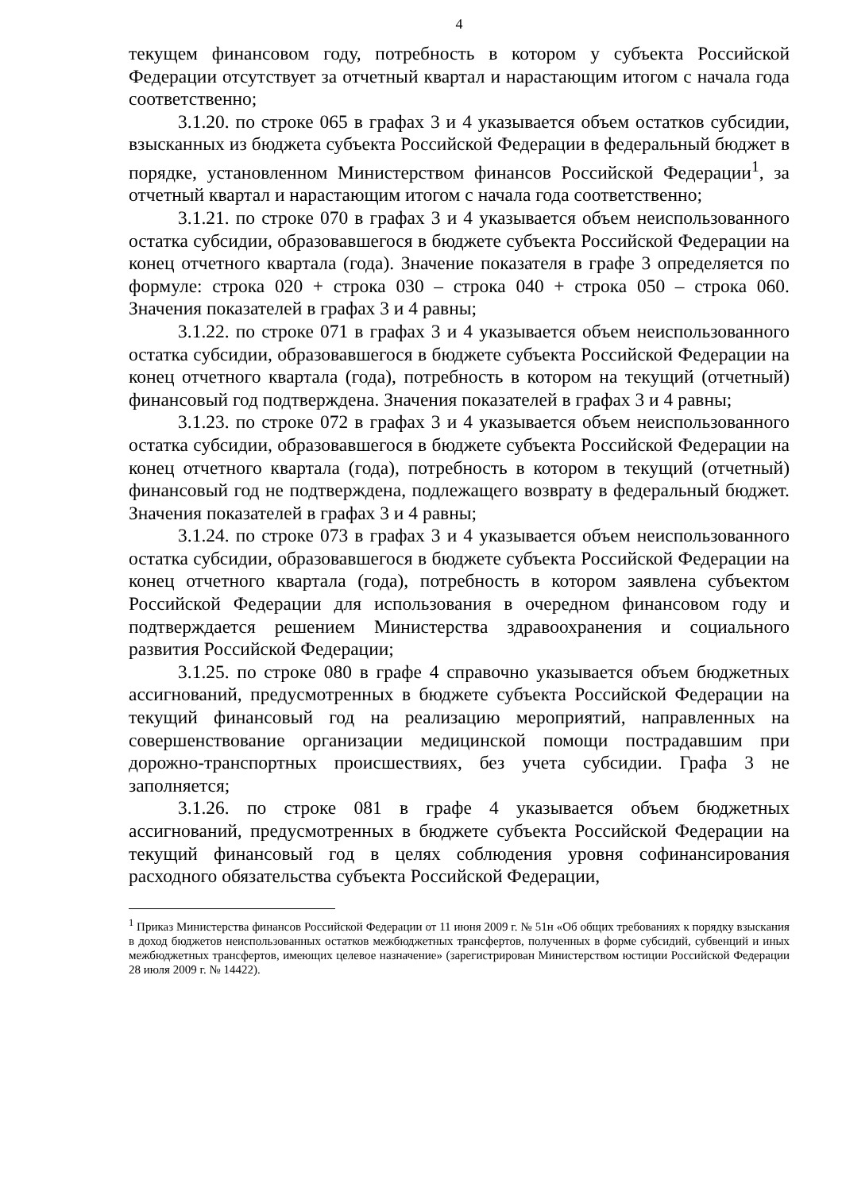4
текущем финансовом году, потребность в котором у субъекта Российской Федерации отсутствует за отчетный квартал и нарастающим итогом с начала года соответственно;
3.1.20. по строке 065 в графах 3 и 4 указывается объем остатков субсидии, взысканных из бюджета субъекта Российской Федерации в федеральный бюджет в порядке, установленном Министерством финансов Российской Федерации<sup>1</sup>, за отчетный квартал и нарастающим итогом с начала года соответственно;
3.1.21. по строке 070 в графах 3 и 4 указывается объем неиспользованного остатка субсидии, образовавшегося в бюджете субъекта Российской Федерации на конец отчетного квартала (года). Значение показателя в графе 3 определяется по формуле: строка 020 + строка 030 – строка 040 + строка 050 – строка 060. Значения показателей в графах 3 и 4 равны;
3.1.22. по строке 071 в графах 3 и 4 указывается объем неиспользованного остатка субсидии, образовавшегося в бюджете субъекта Российской Федерации на конец отчетного квартала (года), потребность в котором на текущий (отчетный) финансовый год подтверждена. Значения показателей в графах 3 и 4 равны;
3.1.23. по строке 072 в графах 3 и 4 указывается объем неиспользованного остатка субсидии, образовавшегося в бюджете субъекта Российской Федерации на конец отчетного квартала (года), потребность в котором в текущий (отчетный) финансовый год не подтверждена, подлежащего возврату в федеральный бюджет. Значения показателей в графах 3 и 4 равны;
3.1.24. по строке 073 в графах 3 и 4 указывается объем неиспользованного остатка субсидии, образовавшегося в бюджете субъекта Российской Федерации на конец отчетного квартала (года), потребность в котором заявлена субъектом Российской Федерации для использования в очередном финансовом году и подтверждается решением Министерства здравоохранения и социального развития Российской Федерации;
3.1.25. по строке 080 в графе 4 справочно указывается объем бюджетных ассигнований, предусмотренных в бюджете субъекта Российской Федерации на текущий финансовый год на реализацию мероприятий, направленных на совершенствование организации медицинской помощи пострадавшим при дорожно-транспортных происшествиях, без учета субсидии. Графа 3 не заполняется;
3.1.26. по строке 081 в графе 4 указывается объем бюджетных ассигнований, предусмотренных в бюджете субъекта Российской Федерации на текущий финансовый год в целях соблюдения уровня софинансирования расходного обязательства субъекта Российской Федерации,
<sup>1</sup> Приказ Министерства финансов Российской Федерации от 11 июня 2009 г. № 51н «Об общих требованиях к порядку взыскания в доход бюджетов неиспользованных остатков межбюджетных трансфертов, полученных в форме субсидий, субвенций и иных межбюджетных трансфертов, имеющих целевое назначение» (зарегистрирован Министерством юстиции Российской Федерации 28 июля 2009 г. № 14422).